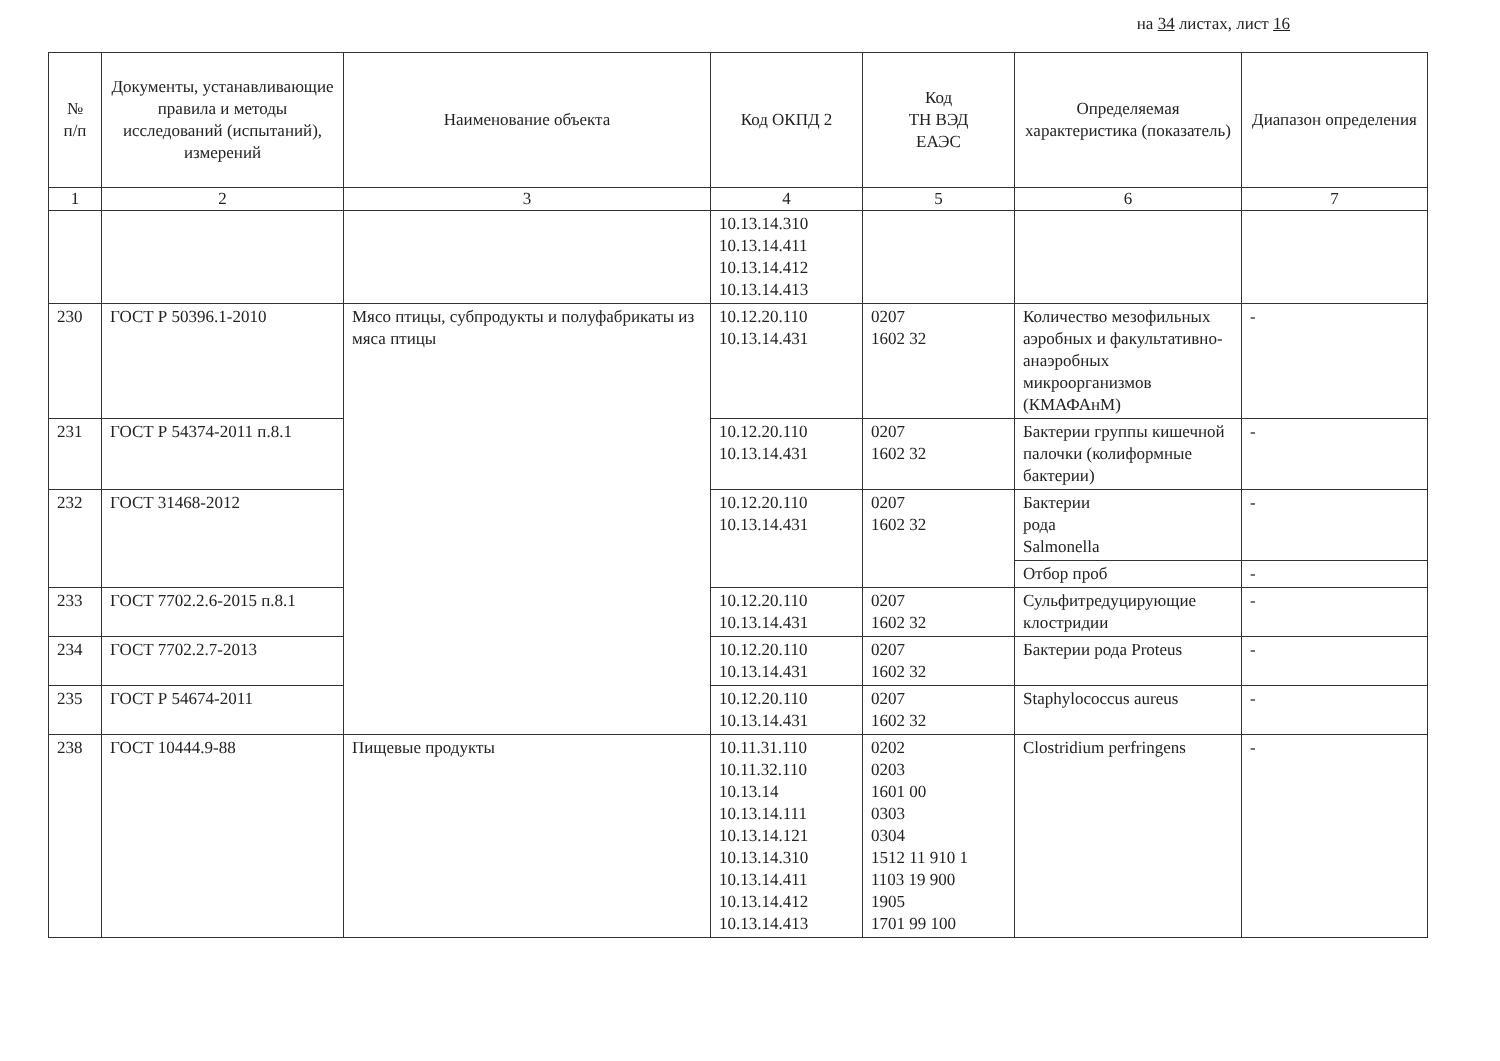на 34 листах, лист 16
| № п/п | Документы, устанавливающие правила и методы исследований (испытаний), измерений | Наименование объекта | Код ОКПД 2 | Код ТН ВЭД ЕАЭС | Определяемая характеристика (показатель) | Диапазон определения |
| --- | --- | --- | --- | --- | --- | --- |
| 1 | 2 | 3 | 4 | 5 | 6 | 7 |
| | | | 10.13.14.310 10.13.14.411 10.13.14.412 10.13.14.413 | | | |
| 230 | ГОСТ Р 50396.1-2010 | Мясо птицы, субпродукты и полуфабрикаты из мяса птицы | 10.12.20.110 10.13.14.431 | 0207 1602 32 | Количество мезофильных аэробных и факультативно-анаэробных микроорганизмов (КМАФАнМ) | - |
| 231 | ГОСТ Р 54374-2011 п.8.1 | | 10.12.20.110 10.13.14.431 | 0207 1602 32 | Бактерии группы кишечной палочки (колиформные бактерии) | - |
| 232 | ГОСТ 31468-2012 | | 10.12.20.110 10.13.14.431 | 0207 1602 32 | Бактерии рода Salmonella | - |
| | | | | | Отбор проб | - |
| 233 | ГОСТ 7702.2.6-2015 п.8.1 | | 10.12.20.110 10.13.14.431 | 0207 1602 32 | Сульфитредуцирующие клостридии | - |
| 234 | ГОСТ 7702.2.7-2013 | | 10.12.20.110 10.13.14.431 | 0207 1602 32 | Бактерии рода Proteus | - |
| 235 | ГОСТ Р 54674-2011 | | 10.12.20.110 10.13.14.431 | 0207 1602 32 | Staphylococcus aureus | - |
| 238 | ГОСТ 10444.9-88 | Пищевые продукты | 10.11.31.110 10.11.32.110 10.13.14 10.13.14.111 10.13.14.121 10.13.14.310 10.13.14.411 10.13.14.412 10.13.14.413 | 0202 0203 1601 00 0303 0304 1512 11 910 1 1103 19 900 1905 1701 99 100 | Clostridium perfringens | - |